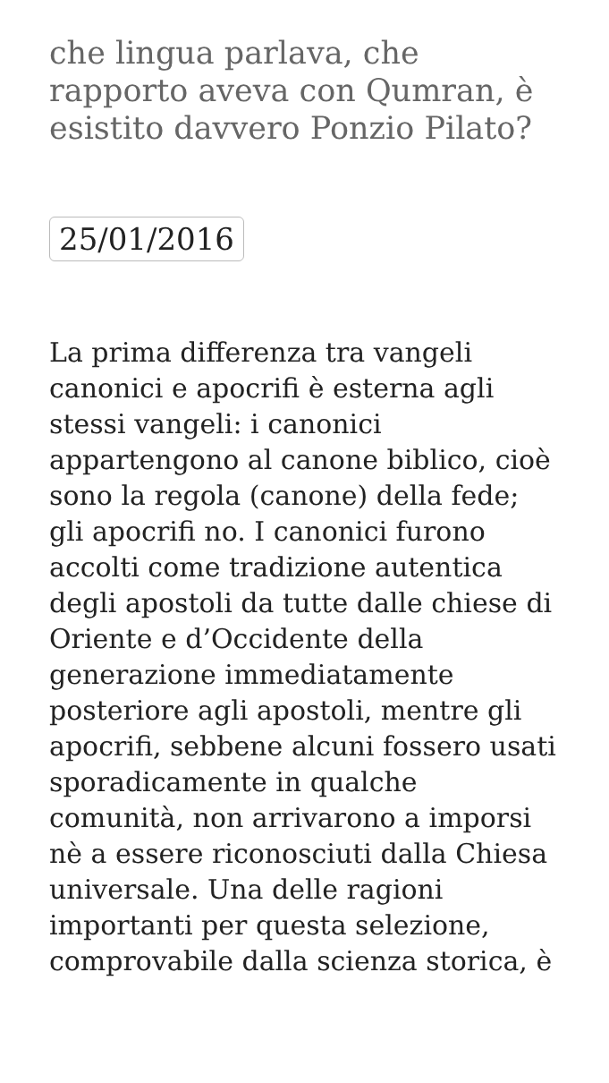che lingua parlava, che rapporto aveva con Qumran, è esistito davvero Ponzio Pilato?
25/01/2016
La prima differenza tra vangeli canonici e apocrifi è esterna agli stessi vangeli: i canonici appartengono al canone biblico, cioè sono la regola (canone) della fede; gli apocrifi no. I canonici furono accolti come tradizione autentica degli apostoli da tutte dalle chiese di Oriente e d’Occidente della generazione immediatamente posteriore agli apostoli, mentre gli apocrifi, sebbene alcuni fossero usati sporadicamente in qualche comunità, non arrivarono a imporsi nè a essere riconosciuti dalla Chiesa universale. Una delle ragioni importanti per questa selezione, comprovabile dalla scienza storica, è